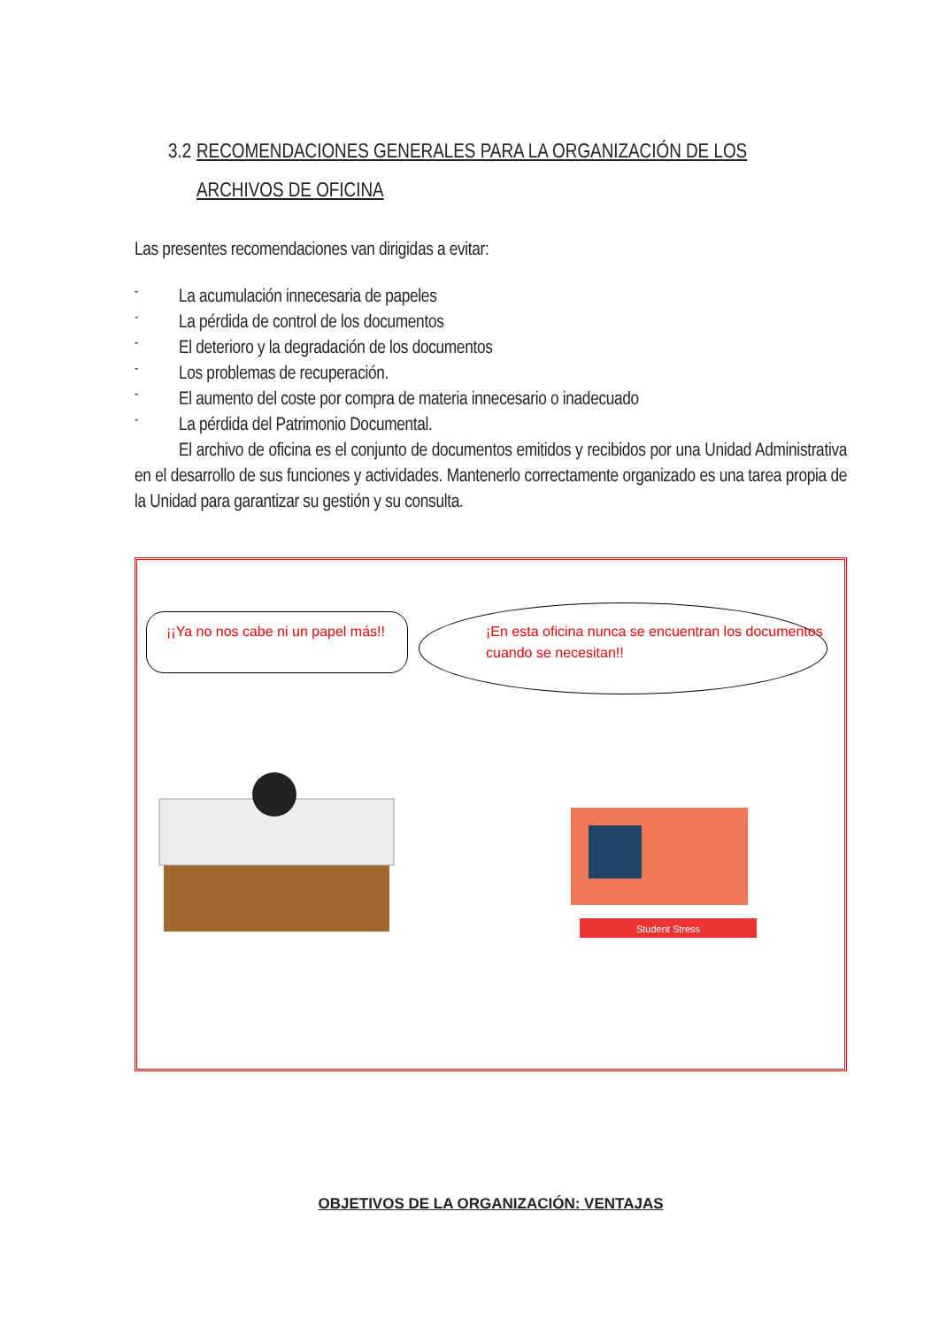3.2 RECOMENDACIONES GENERALES PARA LA ORGANIZACIÓN DE LOS
ARCHIVOS DE OFICINA
Las presentes recomendaciones van dirigidas a evitar:
-
La acumulación innecesaria de papeles
-
La pérdida de control de los documentos
-
El deterioro y la degradación de los documentos
-
Los problemas de recuperación.
-
El aumento del coste por compra de materia innecesario o inadecuado
-
La pérdida del Patrimonio Documental.
El archivo de oficina es el conjunto de documentos emitidos y recibidos por una Unidad Administrativa en el desarrollo de sus funciones y actividades. Mantenerlo correctamente organizado es una tarea propia de la Unidad para garantizar su gestión y su consulta.
¡¡Ya no nos cabe ni un papel más!!
¡En esta oficina nunca se encuentran los documentos cuando se necesitan!!
Student Stress
OBJETIVOS DE LA ORGANIZACIÓN: VENTAJAS